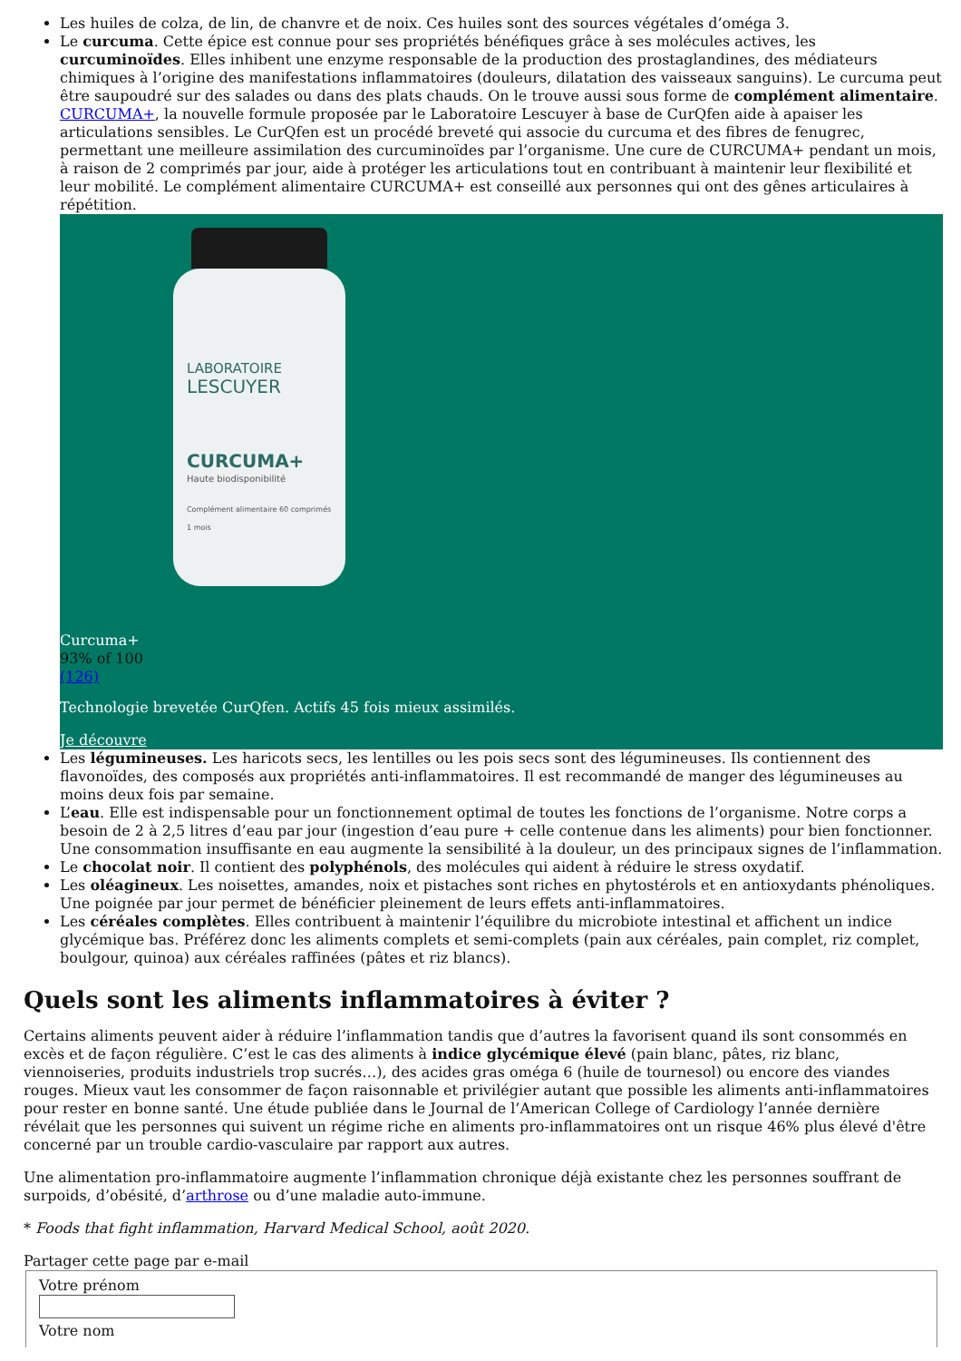Les huiles de colza, de lin, de chanvre et de noix. Ces huiles sont des sources végétales d’oméga 3.
Le curcuma. Cette épice est connue pour ses propriétés bénéfiques grâce à ses molécules actives, les curcuminoïdes. Elles inhibent une enzyme responsable de la production des prostaglandines, des médiateurs chimiques à l’origine des manifestations inflammatoires (douleurs, dilatation des vaisseaux sanguins). Le curcuma peut être saupoudré sur des salades ou dans des plats chauds. On le trouve aussi sous forme de complément alimentaire. CURCUMA+, la nouvelle formule proposée par le Laboratoire Lescuyer à base de CurQfen aide à apaiser les articulations sensibles. Le CurQfen est un procédé breveté qui associe du curcuma et des fibres de fenugrec, permettant une meilleure assimilation des curcuminoïdes par l’organisme. Une cure de CURCUMA+ pendant un mois, à raison de 2 comprimés par jour, aide à protéger les articulations tout en contribuant à maintenir leur flexibilité et leur mobilité. Le complément alimentaire CURCUMA+ est conseillé aux personnes qui ont des gênes articulaires à répétition.
LABORATOIRE
LESCUYER
CURCUMA+
Haute biodisponibilité
Complément alimentaire 60 comprimés 1 mois
Curcuma+
93% of 100
(126)
Technologie brevetée CurQfen. Actifs 45 fois mieux assimilés.
Je découvre
Les légumineuses. Les haricots secs, les lentilles ou les pois secs sont des légumineuses. Ils contiennent des flavonoïdes, des composés aux propriétés anti-inflammatoires. Il est recommandé de manger des légumineuses au moins deux fois par semaine.
L’eau. Elle est indispensable pour un fonctionnement optimal de toutes les fonctions de l’organisme. Notre corps a besoin de 2 à 2,5 litres d’eau par jour (ingestion d’eau pure + celle contenue dans les aliments) pour bien fonctionner. Une consommation insuffisante en eau augmente la sensibilité à la douleur, un des principaux signes de l’inflammation.
Le chocolat noir. Il contient des polyphénols, des molécules qui aident à réduire le stress oxydatif.
Les oléagineux. Les noisettes, amandes, noix et pistaches sont riches en phytostérols et en antioxydants phénoliques. Une poignée par jour permet de bénéficier pleinement de leurs effets anti-inflammatoires.
Les céréales complètes. Elles contribuent à maintenir l’équilibre du microbiote intestinal et affichent un indice glycémique bas. Préférez donc les aliments complets et semi-complets (pain aux céréales, pain complet, riz complet, boulgour, quinoa) aux céréales raffinées (pâtes et riz blancs).
Quels sont les aliments inflammatoires à éviter ?
Certains aliments peuvent aider à réduire l’inflammation tandis que d’autres la favorisent quand ils sont consommés en excès et de façon régulière. C’est le cas des aliments à indice glycémique élevé (pain blanc, pâtes, riz blanc, viennoiseries, produits industriels trop sucrés…), des acides gras oméga 6 (huile de tournesol) ou encore des viandes rouges. Mieux vaut les consommer de façon raisonnable et privilégier autant que possible les aliments anti-inflammatoires pour rester en bonne santé. Une étude publiée dans le Journal de l’American College of Cardiology l’année dernière révélait que les personnes qui suivent un régime riche en aliments pro-inflammatoires ont un risque 46% plus élevé d'être concerné par un trouble cardio-vasculaire par rapport aux autres.
Une alimentation pro-inflammatoire augmente l’inflammation chronique déjà existante chez les personnes souffrant de surpoids, d’obésité, d’arthrose ou d’une maladie auto-immune.
* Foods that fight inflammation, Harvard Medical School, août 2020.
Partager cette page par e-mail
Votre prénom
Votre nom